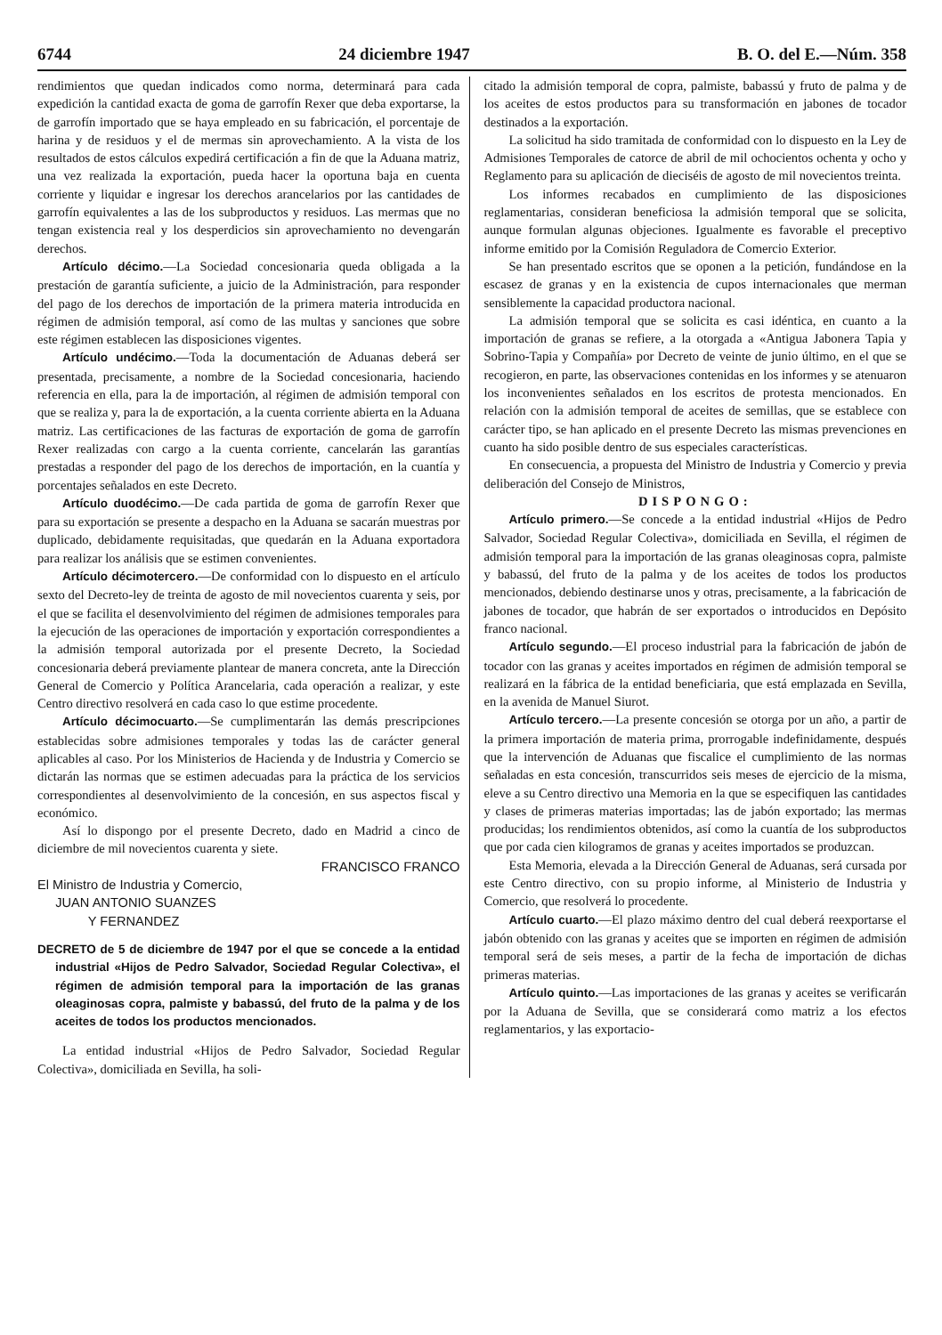6744 24 diciembre 1947 B. O. del E.—Núm. 358
rendimientos que quedan indicados como norma, determinará para cada expedición la cantidad exacta de goma de garrofín Rexer que deba exportarse, la de garrofín importado que se haya empleado en su fabricación, el porcentaje de harina y de residuos y el de mermas sin aprovechamiento. A la vista de los resultados de estos cálculos expedirá certificación a fin de que la Aduana matriz, una vez realizada la exportación, pueda hacer la oportuna baja en cuenta corriente y liquidar e ingresar los derechos arancelarios por las cantidades de garrofín equivalentes a las de los subproductos y residuos. Las mermas que no tengan existencia real y los desperdicios sin aprovechamiento no devengarán derechos.
Artículo décimo.—La Sociedad concesionaria queda obligada a la prestación de garantía suficiente, a juicio de la Administración, para responder del pago de los derechos de importación de la primera materia introducida en régimen de admisión temporal, así como de las multas y sanciones que sobre este régimen establecen las disposiciones vigentes.
Artículo undécimo.—Toda la documentación de Aduanas deberá ser presentada, precisamente, a nombre de la Sociedad concesionaria, haciendo referencia en ella, para la de importación, al régimen de admisión temporal con que se realiza y, para la de exportación, a la cuenta corriente abierta en la Aduana matriz. Las certificaciones de las facturas de exportación de goma de garrofín Rexer realizadas con cargo a la cuenta corriente, cancelarán las garantías prestadas a responder del pago de los derechos de importación, en la cuantía y porcentajes señalados en este Decreto.
Artículo duodécimo.—De cada partida de goma de garrofín Rexer que para su exportación se presente a despacho en la Aduana se sacarán muestras por duplicado, debidamente requisitadas, que quedarán en la Aduana exportadora para realizar los análisis que se estimen convenientes.
Artículo décimotercero.—De conformidad con lo dispuesto en el artículo sexto del Decreto-ley de treinta de agosto de mil novecientos cuarenta y seis, por el que se facilita el desenvolvimiento del régimen de admisiones temporales para la ejecución de las operaciones de importación y exportación correspondientes a la admisión temporal autorizada por el presente Decreto, la Sociedad concesionaria deberá previamente plantear de manera concreta, ante la Dirección General de Comercio y Política Arancelaria, cada operación a realizar, y este Centro directivo resolverá en cada caso lo que estime procedente.
Artículo décimocuarto.—Se cumplimentarán las demás prescripciones establecidas sobre admisiones temporales y todas las de carácter general aplicables al caso. Por los Ministerios de Hacienda y de Industria y Comercio se dictarán las normas que se estimen adecuadas para la práctica de los servicios correspondientes al desenvolvimiento de la concesión, en sus aspectos fiscal y económico.
Así lo dispongo por el presente Decreto, dado en Madrid a cinco de diciembre de mil novecientos cuarenta y siete.
FRANCISCO FRANCO
El Ministro de Industria y Comercio,
JUAN ANTONIO SUANZES
Y FERNANDEZ
DECRETO de 5 de diciembre de 1947 por el que se concede a la entidad industrial «Hijos de Pedro Salvador, Sociedad Regular Colectiva», el régimen de admisión temporal para la importación de las granas oleaginosas copra, palmiste y babassú, del fruto de la palma y de los aceites de todos los productos mencionados.
La entidad industrial «Hijos de Pedro Salvador, Sociedad Regular Colectiva», domiciliada en Sevilla, ha soli-
citado la admisión temporal de copra, palmiste, babassú y fruto de palma y de los aceites de estos productos para su transformación en jabones de tocador destinados a la exportación.
La solicitud ha sido tramitada de conformidad con lo dispuesto en la Ley de Admisiones Temporales de catorce de abril de mil ochocientos ochenta y ocho y Reglamento para su aplicación de dieciséis de agosto de mil novecientos treinta.
Los informes recabados en cumplimiento de las disposiciones reglamentarias, consideran beneficiosa la admisión temporal que se solicita, aunque formulan algunas objeciones. Igualmente es favorable el preceptivo informe emitido por la Comisión Reguladora de Comercio Exterior.
Se han presentado escritos que se oponen a la petición, fundándose en la escasez de granas y en la existencia de cupos internacionales que merman sensiblemente la capacidad productora nacional.
La admisión temporal que se solicita es casi idéntica, en cuanto a la importación de granas se refiere, a la otorgada a «Antigua Jabonera Tapia y Sobrino-Tapia y Compañía» por Decreto de veinte de junio último, en el que se recogieron, en parte, las observaciones contenidas en los informes y se atenuaron los inconvenientes señalados en los escritos de protesta mencionados. En relación con la admisión temporal de aceites de semillas, que se establece con carácter tipo, se han aplicado en el presente Decreto las mismas prevenciones en cuanto ha sido posible dentro de sus especiales características.
En consecuencia, a propuesta del Ministro de Industria y Comercio y previa deliberación del Consejo de Ministros,
DISPONGO:
Artículo primero.—Se concede a la entidad industrial «Hijos de Pedro Salvador, Sociedad Regular Colectiva», domiciliada en Sevilla, el régimen de admisión temporal para la importación de las granas oleaginosas copra, palmiste y babassú, del fruto de la palma y de los aceites de todos los productos mencionados, debiendo destinarse unos y otras, precisamente, a la fabricación de jabones de tocador, que habrán de ser exportados o introducidos en Depósito franco nacional.
Artículo segundo.—El proceso industrial para la fabricación de jabón de tocador con las granas y aceites importados en régimen de admisión temporal se realizará en la fábrica de la entidad beneficiaria, que está emplazada en Sevilla, en la avenida de Manuel Siurot.
Artículo tercero.—La presente concesión se otorga por un año, a partir de la primera importación de materia prima, prorrogable indefinidamente, después que la intervención de Aduanas que fiscalice el cumplimiento de las normas señaladas en esta concesión, transcurridos seis meses de ejercicio de la misma, eleve a su Centro directivo una Memoria en la que se especifiquen las cantidades y clases de primeras materias importadas; las de jabón exportado; las mermas producidas; los rendimientos obtenidos, así como la cuantía de los subproductos que por cada cien kilogramos de granas y aceites importados se produzcan.
Esta Memoria, elevada a la Dirección General de Aduanas, será cursada por este Centro directivo, con su propio informe, al Ministerio de Industria y Comercio, que resolverá lo procedente.
Artículo cuarto.—El plazo máximo dentro del cual deberá reexportarse el jabón obtenido con las granas y aceites que se importen en régimen de admisión temporal será de seis meses, a partir de la fecha de importación de dichas primeras materias.
Artículo quinto.—Las importaciones de las granas y aceites se verificarán por la Aduana de Sevilla, que se considerará como matriz a los efectos reglamentarios, y las exportacio-